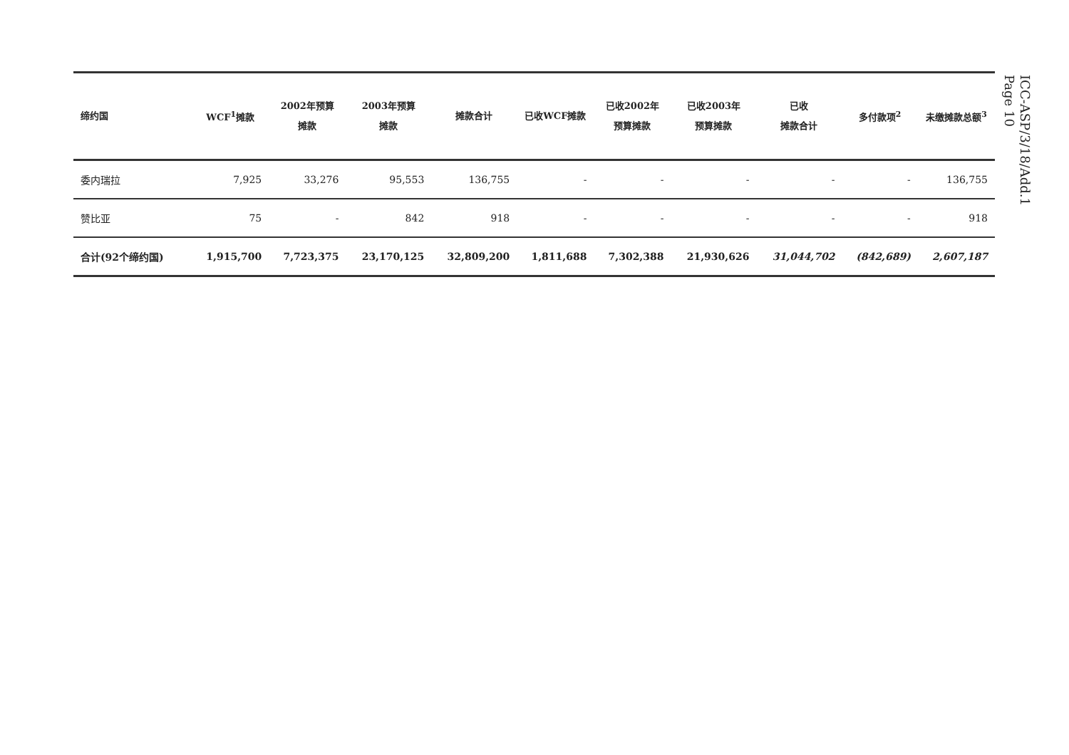| 缔约国 | WCF<sup>1</sup>摊款 | 2002年预算 摊款 | 2003年预算 摊款 | 摊款合计 | 已收WCF摊款 | 已收2002年 预算摊款 | 已收2003年 预算摊款 | 已收 摊款合计 | 多付款项<sup>2</sup> | 未缴摊款总额<sup>3</sup> |
| --- | --- | --- | --- | --- | --- | --- | --- | --- | --- | --- |
| 委内瑞拉 | 7,925 | 33,276 | 95,553 | 136,755 | - | - | - | - | - | 136,755 |
| 赞比亚 | 75 | - | 842 | 918 | - | - | - | - | - | 918 |
| 合计(92个缔约国) | 1,915,700 | 7,723,375 | 23,170,125 | 32,809,200 | 1,811,688 | 7,302,388 | 21,930,626 | 31,044,702 | (842,689) | 2,607,187 |
ICC-ASP/3/18/Add.1
Page 10